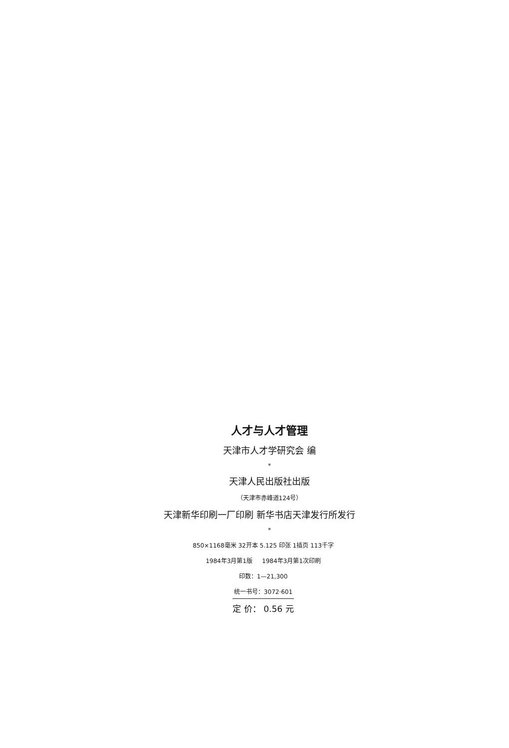人才与人才管理
天津市人才学研究会 编
*
天津人民出版社出版
（天津市赤峰道124号）
天津新华印刷一厂印刷 新华书店天津发行所发行
*
850×1168毫米 32开本 5.125 印张 1插页 113千字
1984年3月第1版 1984年3月第1次印刷
印数：1—21,300
统一书号：3072·601
定 价： 0.56 元